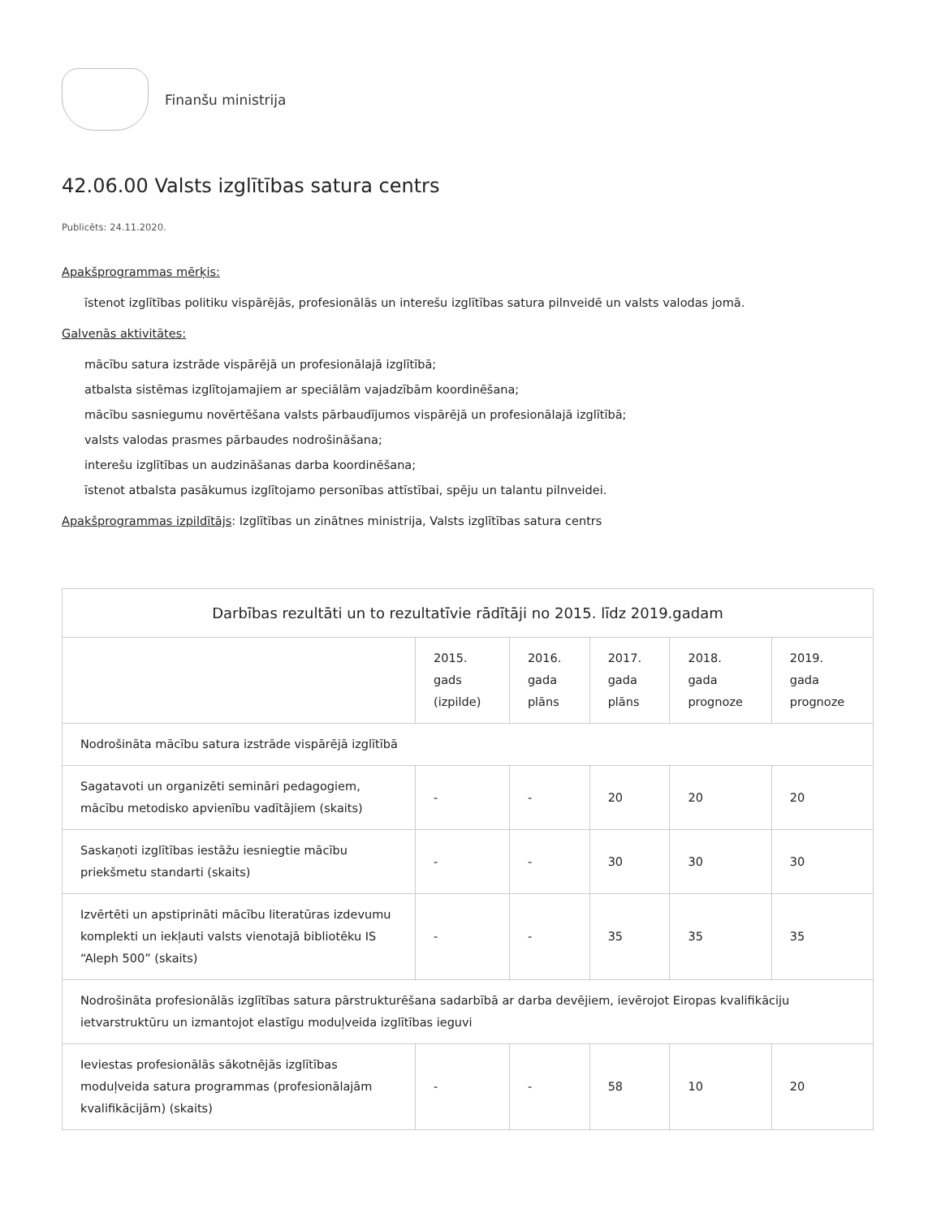Finanšu ministrija
42.06.00 Valsts izglītības satura centrs
Publicēts: 24.11.2020.
Apakšprogrammas mērķis:
īstenot izglītības politiku vispārējās, profesionālās un interešu izglītības satura pilnveidē un valsts valodas jomā.
Galvenās aktivitātes:
mācību satura izstrāde vispārējā un profesionālajā izglītībā;
atbalsta sistēmas izglītojamajiem ar speciālām vajadzībām koordinēšana;
mācību sasniegumu novērtēšana valsts pārbaudījumos vispārējā un profesionālajā izglītībā;
valsts valodas prasmes pārbaudes nodrošināšana;
interešu izglītības un audzināšanas darba koordinēšana;
īstenot atbalsta pasākumus izglītojamo personības attīstībai, spēju un talantu pilnveidei.
Apakšprogrammas izpildītājs: Izglītības un zinātnes ministrija, Valsts izglītības satura centrs
| Darbības rezultāti un to rezultatīvie rādītāji no 2015. līdz 2019.gadam | | | | | |
| --- | --- | --- | --- | --- | --- |
| | 2015. gads (izpilde) | 2016. gada plāns | 2017. gada plāns | 2018. gada prognoze | 2019. gada prognoze |
| Nodrošināta mācību satura izstrāde vispārējā izglītībā | | | | | |
| Sagatavoti un organizēti semināri pedagogiem, mācību metodisko apvienību vadītājiem (skaits) | - | - | 20 | 20 | 20 |
| Saskaņoti izglītības iestāžu iesniegtie mācību priekšmetu standarti (skaits) | - | - | 30 | 30 | 30 |
| Izvērtēti un apstiprināti mācību literatūras izdevumu komplekti un iekļauti valsts vienotajā bibliotēku IS “Aleph 500” (skaits) | - | - | 35 | 35 | 35 |
| Nodrošināta profesionālās izglītības satura pārstrukturēšana sadarbībā ar darba devējiem, ievērojot Eiropas kvalifikāciju ietvarstruktūru un izmantojot elastīgu moduļveida izglītības ieguvi | | | | | |
| Ieviestas profesionālās sākotnējās izglītības moduļveida satura programmas (profesionālajām kvalifikācijām) (skaits) | - | - | 58 | 10 | 20 |